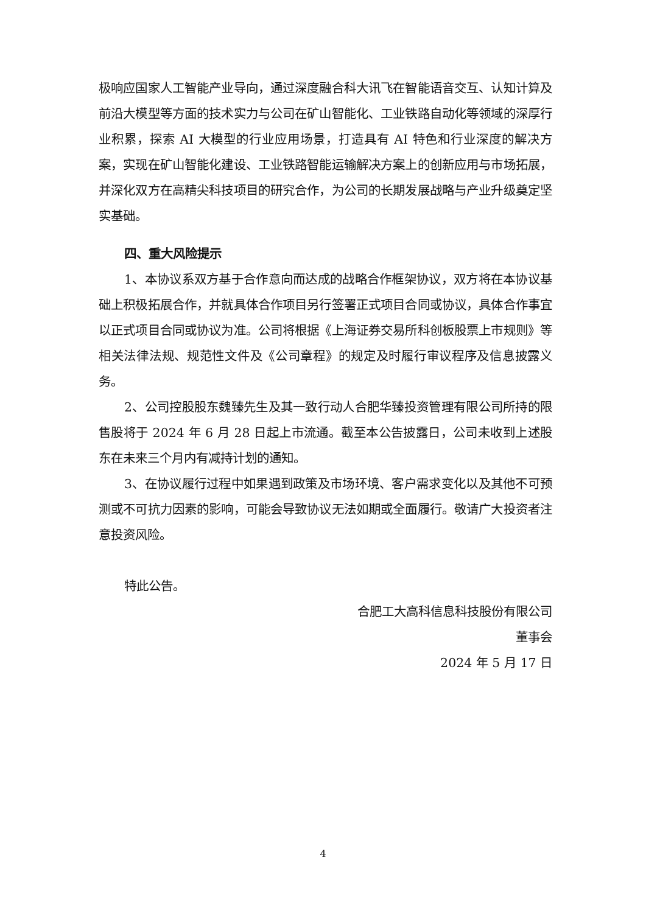极响应国家人工智能产业导向，通过深度融合科大讯飞在智能语音交互、认知计算及前沿大模型等方面的技术实力与公司在矿山智能化、工业铁路自动化等领域的深厚行业积累，探索 AI 大模型的行业应用场景，打造具有 AI 特色和行业深度的解决方案，实现在矿山智能化建设、工业铁路智能运输解决方案上的创新应用与市场拓展，并深化双方在高精尖科技项目的研究合作，为公司的长期发展战略与产业升级奠定坚实基础。
四、重大风险提示
1、本协议系双方基于合作意向而达成的战略合作框架协议，双方将在本协议基础上积极拓展合作，并就具体合作项目另行签署正式项目合同或协议，具体合作事宜以正式项目合同或协议为准。公司将根据《上海证券交易所科创板股票上市规则》等相关法律法规、规范性文件及《公司章程》的规定及时履行审议程序及信息披露义务。
2、公司控股股东魏臻先生及其一致行动人合肥华臻投资管理有限公司所持的限售股将于 2024 年 6 月 28 日起上市流通。截至本公告披露日，公司未收到上述股东在未来三个月内有减持计划的通知。
3、在协议履行过程中如果遇到政策及市场环境、客户需求变化以及其他不可预测或不可抗力因素的影响，可能会导致协议无法如期或全面履行。敬请广大投资者注意投资风险。
特此公告。
合肥工大高科信息科技股份有限公司
董事会
2024 年 5 月 17 日
4